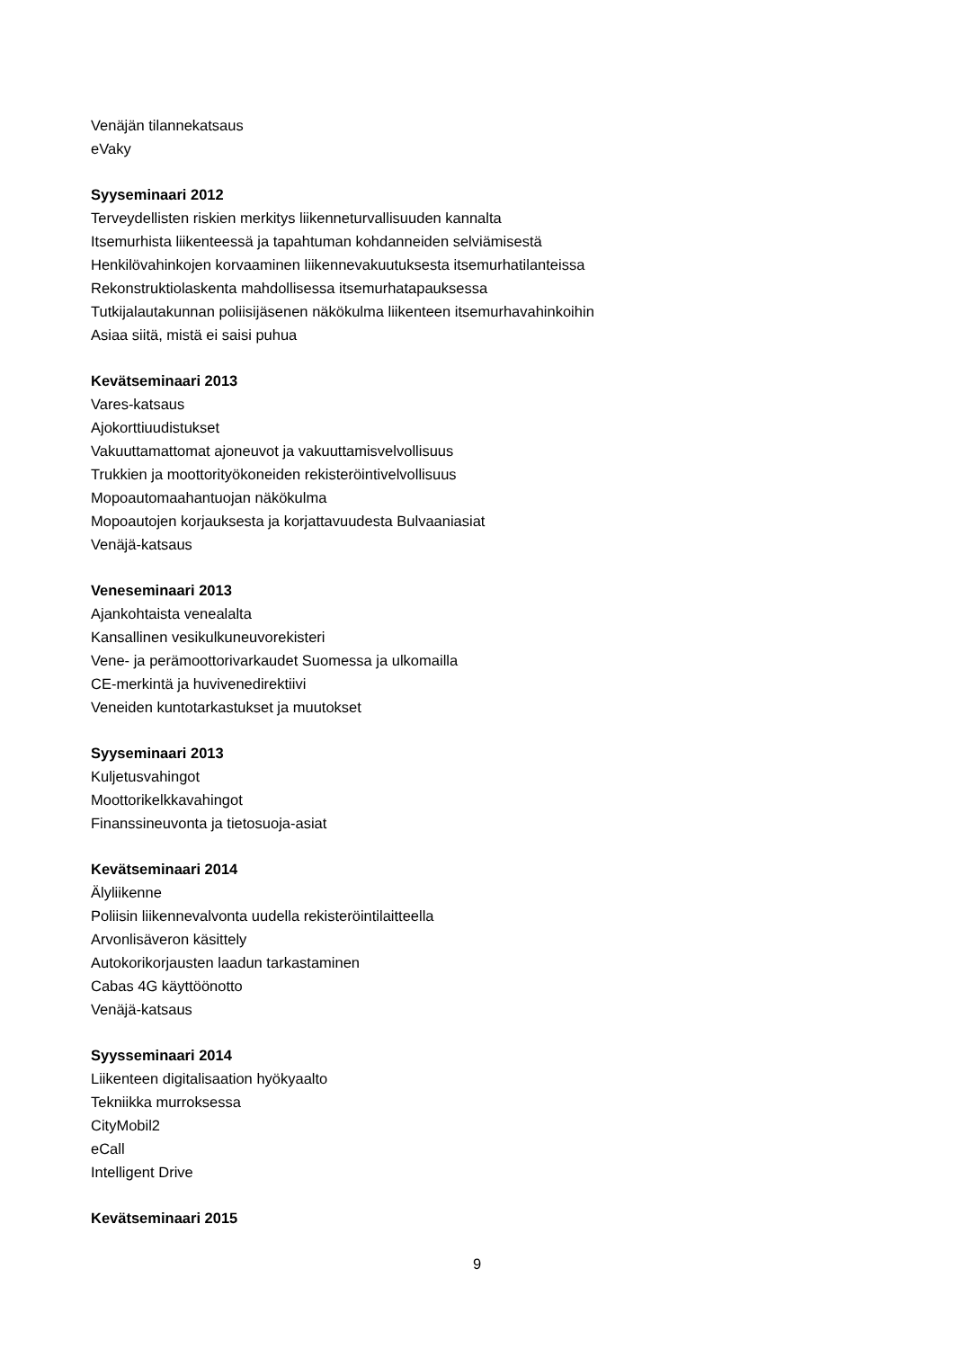Venäjän tilannekatsaus
eVaky
Syyseminaari 2012
Terveydellisten riskien merkitys liikenneturvallisuuden kannalta
Itsemurhista liikenteessä ja tapahtuman kohdanneiden selviämisestä
Henkilövahinkojen korvaaminen liikennevakuutuksesta itsemurhatilanteissa
Rekonstruktiolaskenta mahdollisessa itsemurhatapauksessa
Tutkijalautakunnan poliisijäsenen näkökulma liikenteen itsemurhavahinkoihin
Asiaa siitä, mistä ei saisi puhua
Kevätseminaari 2013
Vares-katsaus
Ajokorttiuudistukset
Vakuuttamattomat ajoneuvot ja vakuuttamisvelvollisuus
Trukkien ja moottorityökoneiden rekisteröintivelvollisuus
Mopoautomaahantuojan näkökulma
Mopoautojen korjauksesta ja korjattavuudesta Bulvaaniasiat
Venäjä-katsaus
Veneseminaari 2013
Ajankohtaista venealalta
Kansallinen vesikulkuneuvorekisteri
Vene- ja perämoottorivarkaudet Suomessa ja ulkomailla
CE-merkintä ja huvivenedirektiivi
Veneiden kuntotarkastukset ja muutokset
Syyseminaari 2013
Kuljetusvahingot
Moottorikelkkavahingot
Finanssineuvonta ja tietosuoja-asiat
Kevätseminaari 2014
Älyliikenne
Poliisin liikennevalvonta uudella rekisteröintilaitteella
Arvonlisäveron käsittely
Autokorikorjausten laadun tarkastaminen
Cabas 4G käyttöönotto
Venäjä-katsaus
Syysseminaari 2014
Liikenteen digitalisaation hyökyaalto
Tekniikka murroksessa
CityMobil2
eCall
Intelligent Drive
Kevätseminaari 2015
9